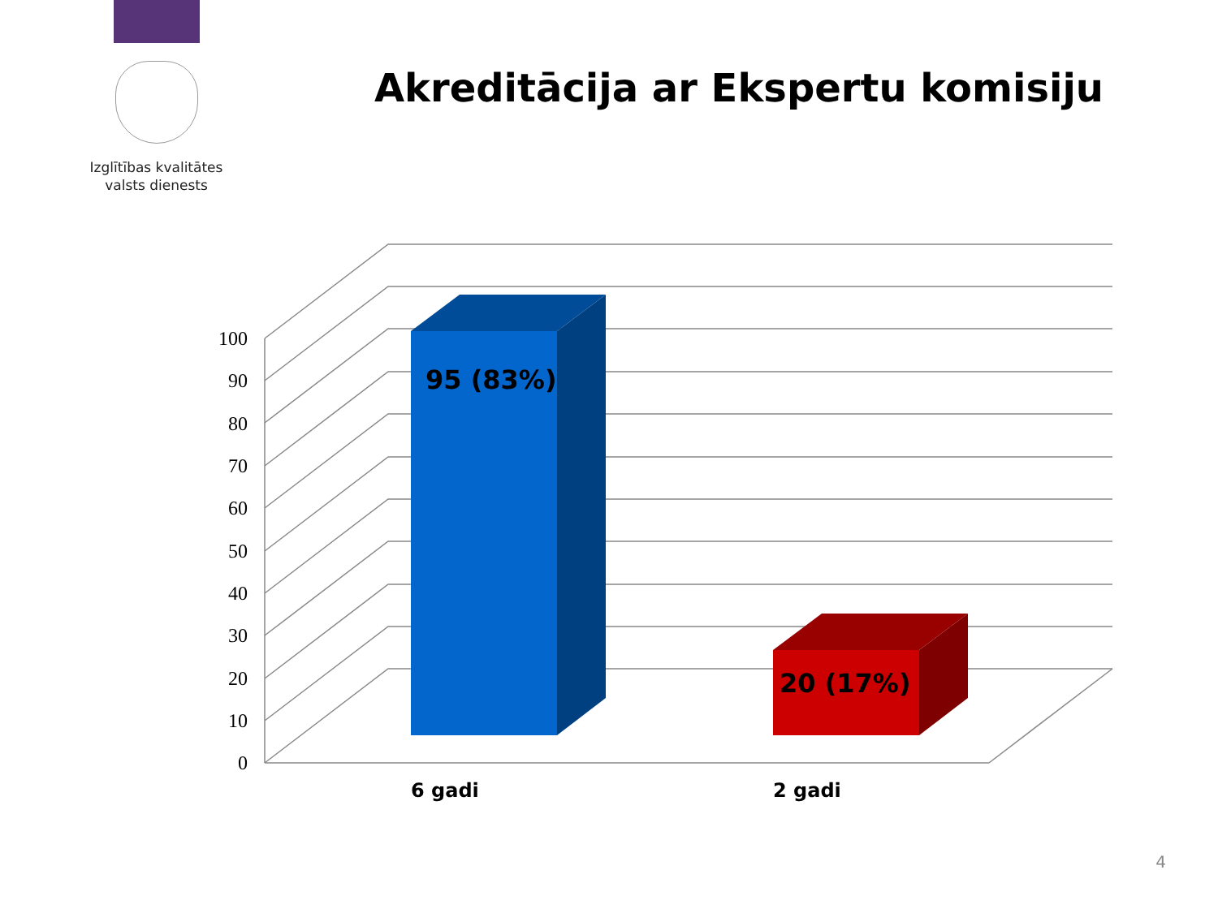Izglītības kvalitātes
valsts dienests
Akreditācija ar Ekspertu komisiju
0
10
20
30
40
50
60
70
80
90
100
95 (83%)
20 (17%)
6 gadi
2 gadi
4